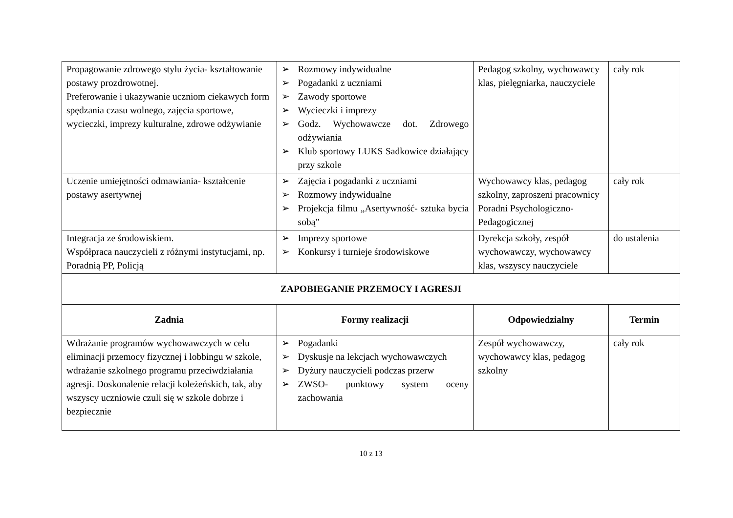| Propagowanie zdrowego stylu życia- kształtowanie postawy prozdrowotnej. Preferowanie i ukazywanie uczniom ciekawych form spędzania czasu wolnego, zajęcia sportowe, wycieczki, imprezy kulturalne, zdrowe odżywianie | ➢ Rozmowy indywidualne ➢ Pogadanki z uczniami ➢ Zawody sportowe ➢ Wycieczki i imprezy ➢ Godz. Wychowawcze dot. Zdrowego odżywiania ➢ Klub sportowy LUKS Sadkowice działający przy szkole | Pedagog szkolny, wychowawcy klas, pielęgniarka, nauczyciele | cały rok |
| Uczenie umiejętności odmawiania- kształcenie postawy asertywnej | ➢ Zajęcia i pogadanki z uczniami ➢ Rozmowy indywidualne ➢ Projekcja filmu „Asertywność- sztuka bycia sobą” | Wychowawcy klas, pedagog szkolny, zaproszeni pracownicy Poradni Psychologiczno-Pedagogicznej | cały rok |
| Integracja ze środowiskiem. Współpraca nauczycieli z różnymi instytucjami, np. Poradnią PP, Policją | ➢ Imprezy sportowe ➢ Konkursy i turnieje środowiskowe | Dyrekcja szkoły, zespół wychowawczy, wychowawcy klas, wszyscy nauczyciele | do ustalenia |
| ZAPOBIEGANIE PRZEMOCY I AGRESJI | | | |
| Zadnia | Formy realizacji | Odpowiedzialny | Termin |
| Wdrażanie programów wychowawczych w celu eliminacji przemocy fizycznej i lobbingu w szkole, wdrażanie szkolnego programu przeciwdziałania agresji. Doskonalenie relacji koleżeńskich, tak, aby wszyscy uczniowie czuli się w szkole dobrze i bezpiecznie | ➢ Pogadanki ➢ Dyskusje na lekcjach wychowawczych ➢ Dyżury nauczycieli podczas przerw ➢ ZWSO- punktowy system oceny zachowania | Zespół wychowawczy, wychowawcy klas, pedagog szkolny | cały rok |
10 z 13